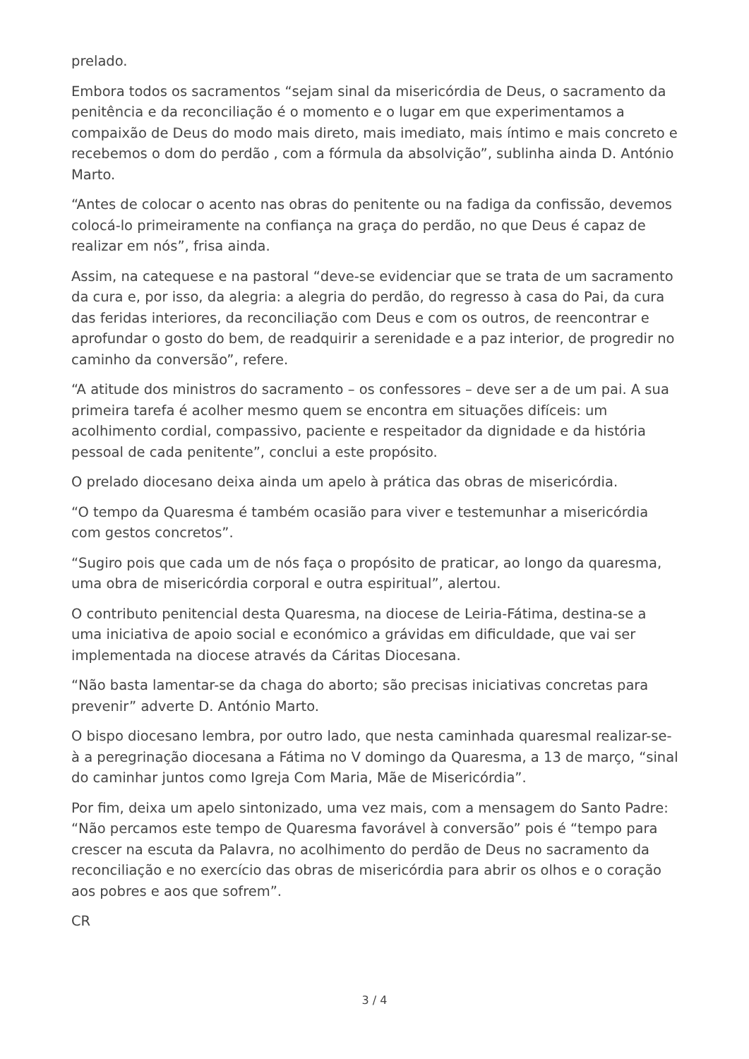prelado.
Embora todos os sacramentos “sejam sinal da misericórdia de Deus, o sacramento da penitência e da reconciliação é o momento e o lugar em que experimentamos a compaixão de Deus do modo mais direto, mais imediato, mais íntimo e mais concreto e recebemos o dom do perdão , com a fórmula da absolvição”, sublinha ainda D. António Marto.
“Antes de colocar o acento nas obras do penitente ou na fadiga da confissão, devemos colocá-lo primeiramente na confiança na graça do perdão, no que Deus é capaz de realizar em nós”, frisa ainda.
Assim, na catequese e na pastoral “deve-se evidenciar que se trata de um sacramento da cura e, por isso, da alegria: a alegria do perdão, do regresso à casa do Pai, da cura das feridas interiores, da reconciliação com Deus e com os outros, de reencontrar e aprofundar o gosto do bem, de readquirir a serenidade e a paz interior, de progredir no caminho da conversão”, refere.
“A atitude dos ministros do sacramento – os confessores – deve ser a de um pai. A sua primeira tarefa é acolher mesmo quem se encontra em situações difíceis: um acolhimento cordial, compassivo, paciente e respeitador da dignidade e da história pessoal de cada penitente”, conclui a este propósito.
O prelado diocesano deixa ainda um apelo à prática das obras de misericórdia.
“O tempo da Quaresma é também ocasião para viver e testemunhar a misericórdia com gestos concretos”.
“Sugiro pois que cada um de nós faça o propósito de praticar, ao longo da quaresma, uma obra de misericórdia corporal e outra espiritual”, alertou.
O contributo penitencial desta Quaresma, na diocese de Leiria-Fátima, destina-se a uma iniciativa de apoio social e económico a grávidas em dificuldade, que vai ser implementada na diocese através da Cáritas Diocesana.
“Não basta lamentar-se da chaga do aborto; são precisas iniciativas concretas para prevenir” adverte D. António Marto.
O bispo diocesano lembra, por outro lado, que nesta caminhada quaresmal realizar-se-à a peregrinação diocesana a Fátima no V domingo da Quaresma, a 13 de março, “sinal do caminhar juntos como Igreja Com Maria, Mãe de Misericórdia”.
Por fim, deixa um apelo sintonizado, uma vez mais, com a mensagem do Santo Padre: “Não percamos este tempo de Quaresma favorável à conversão” pois é “tempo para crescer na escuta da Palavra, no acolhimento do perdão de Deus no sacramento da reconciliação e no exercício das obras de misericórdia para abrir os olhos e o coração aos pobres e aos que sofrem”.
CR
3 / 4